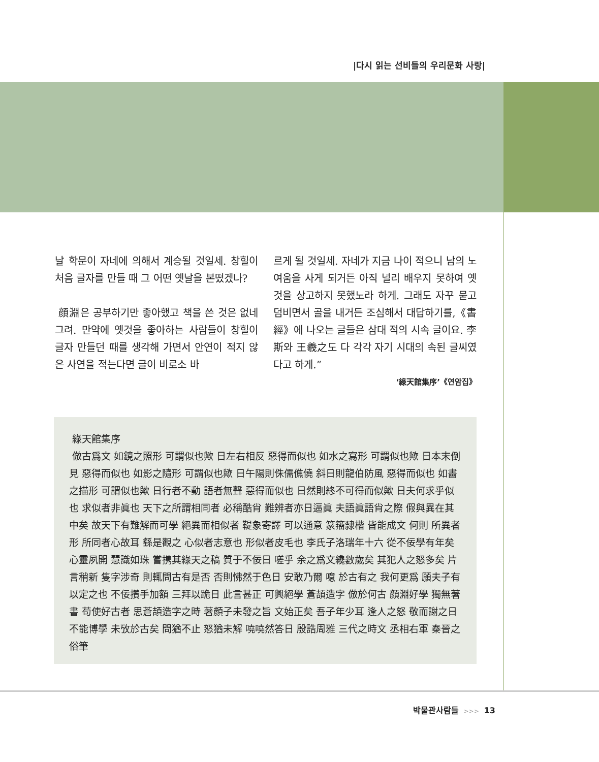|다시 읽는 선비들의 우리문화 사랑|
날 학문이 자네에 의해서 계승될 것일세. 창힐이 처음 글자를 만들 때 그 어떤 옛날을 본떴겠나?
顔淵은 공부하기만 좋아했고 책을 쓴 것은 없네그려. 만약에 옛것을 좋아하는 사람들이 창힐이 글자 만들던 때를 생각해 가면서 안연이 적지 않은 사연을 적는다면 글이 비로소 바
르게 될 것일세. 자네가 지금 나이 적으니 남의 노여움을 사게 되거든 아직 널리 배우지 못하여 옛것을 상고하지 못했노라 하게. 그래도 자꾸 묻고 덤비면서 골을 내거든 조심해서 대답하기를,《書經》에 나오는 글들은 삼대 적의 시속 글이요. 李斯와 王羲之도 다 각각 자기 시대의 속된 글씨였다고 하게.”
‘綠天館集序’《연암집》
綠天館集序
倣古爲文 如鏡之照形 可謂似也歟 日左右相反 惡得而似也 如水之寫形 可謂似也歟 日本末倒見 惡得而似也 如影之隨形 可謂似也歟 日午陽則侏儒僬僥 斜日則龍伯防風 惡得而似也 如畵之描形 可謂似也歟 日行者不動 語者無聲 惡得而似也 日然則終不可得而似歟 日夫何求乎似也 求似者非眞也 天下之所謂相同者 必稱酷肖 難辨者亦日逼眞 夫語眞語肖之際 假與異在其中矣 故天下有難解而可學 絕異而相似者 鞮象寄譯 可以通意 篆籒隸楷 皆能成文 何則 所異者形 所同者心故耳 繇是觀之 心似者志意也 形似者皮毛也 李氏子洛瑞年十六 從不佞學有年矣 心靈夙開 慧識如珠 嘗携其綠天之稿 質于不佞日 嗟乎 余之爲文纔數歲矣 其犯人之怒多矣 片言稍新 隻字涉奇 則輒問古有是否 否則怫然于色日 安敢乃爾 噫 於古有之 我何更爲 願夫子有以定之也 不佞攢手加額 三拜以跪日 此言甚正 可興絕學 蒼頡造字 倣於何古 顔淵好學 獨無著書 苟使好古者 思蒼頡造字之時 著顔子未發之旨 文始正矣 吾子年少耳 逢人之怒 敬而謝之日 不能博學 未攷於古矣 問猶不止 怒猶未解 嘵嘵然答日 殷誥周雅 三代之時文 丞相右軍 秦晉之俗筆
박물관사람들 >>> 13